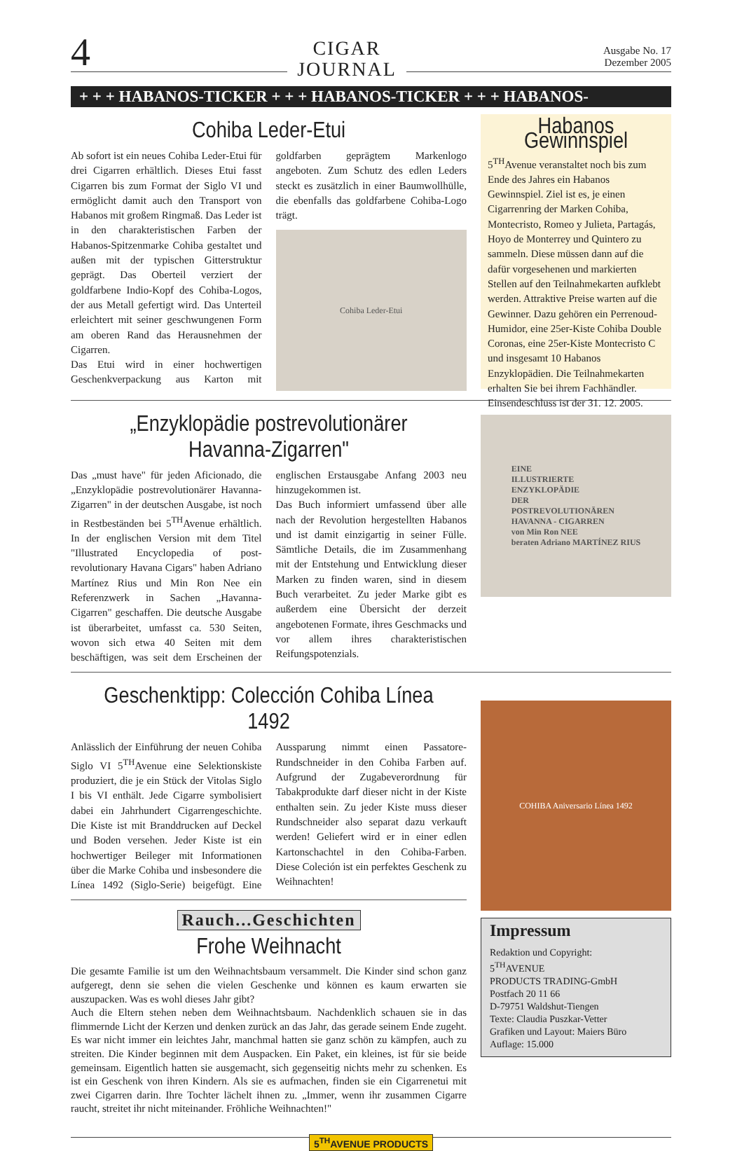4
CIGAR
JOURNAL
Ausgabe No. 17
Dezember 2005
+ + + HABANOS-TICKER + + + HABANOS-TICKER + + + HABANOS-
Cohiba Leder-Etui
Ab sofort ist ein neues Cohiba Leder-Etui für drei Cigarren erhältlich. Dieses Etui fasst Cigarren bis zum Format der Siglo VI und ermöglicht damit auch den Transport von Habanos mit großem Ringmaß. Das Leder ist in den charakteristischen Farben der Habanos-Spitzenmarke Cohiba gestaltet und außen mit der typischen Gitterstruktur geprägt. Das Oberteil verziert der goldfarbene Indio-Kopf des Cohiba-Logos, der aus Metall gefertigt wird. Das Unterteil erleichtert mit seiner geschwungenen Form am oberen Rand das Herausnehmen der Cigarren.
Das Etui wird in einer hochwertigen Geschenkverpackung aus Karton mit goldfarben geprägtem Markenlogo angeboten. Zum Schutz des edlen Leders steckt es zusätzlich in einer Baumwollhülle, die ebenfalls das goldfarbene Cohiba-Logo trägt.
Cohiba Leder-Etui
Habanos Gewinnspiel
5<sup>TH</sup>Avenue veranstaltet noch bis zum Ende des Jahres ein Habanos Gewinnspiel. Ziel ist es, je einen Cigarrenring der Marken Cohiba, Montecristo, Romeo y Julieta, Partagás, Hoyo de Monterrey und Quintero zu sammeln. Diese müssen dann auf die dafür vorgesehenen und markierten Stellen auf den Teilnahmekarten aufklebt werden. Attraktive Preise warten auf die Gewinner. Dazu gehören ein Perrenoud-Humidor, eine 25er-Kiste Cohiba Double Coronas, eine 25er-Kiste Montecristo C und insgesamt 10 Habanos Enzyklopädien. Die Teilnahmekarten erhalten Sie bei ihrem Fachhändler. Einsendeschluss ist der 31. 12. 2005.
„Enzyklopädie postrevolutionärer Havanna-Zigarren"
Das „must have" für jeden Aficionado, die „Enzyklopädie postrevolutionärer Havanna-Zigarren" in der deutschen Ausgabe, ist noch in Restbeständen bei 5<sup>TH</sup>Avenue erhältlich. In der englischen Version mit dem Titel "Illustrated Encyclopedia of post-revolutionary Havana Cigars" haben Adriano Martínez Rius und Min Ron Nee ein Referenzwerk in Sachen „Havanna-Cigarren" geschaffen. Die deutsche Ausgabe ist überarbeitet, umfasst ca. 530 Seiten, wovon sich etwa 40 Seiten mit dem beschäftigen, was seit dem Erscheinen der englischen Erstausgabe Anfang 2003 neu hinzugekommen ist.
Das Buch informiert umfassend über alle nach der Revolution hergestellten Habanos und ist damit einzigartig in seiner Fülle. Sämtliche Details, die im Zusammenhang mit der Entstehung und Entwicklung dieser Marken zu finden waren, sind in diesem Buch verarbeitet. Zu jeder Marke gibt es außerdem eine Übersicht der derzeit angebotenen Formate, ihres Geschmacks und vor allem ihres charakteristischen Reifungspotenzials.
EINE
ILLUSTRIERTE
ENZYKLOPÄDIE
DER
POSTREVOLUTIONÄREN
HAVANNA - CIGARREN
von Min Ron NEE
beraten Adriano MARTÍNEZ RIUS
Geschenktipp: Colección Cohiba Línea 1492
Anlässlich der Einführung der neuen Cohiba Siglo VI 5<sup>TH</sup>Avenue eine Selektionskiste produziert, die je ein Stück der Vitolas Siglo I bis VI enthält. Jede Cigarre symbolisiert dabei ein Jahrhundert Cigarrengeschichte. Die Kiste ist mit Branddrucken auf Deckel und Boden versehen. Jeder Kiste ist ein hochwertiger Beileger mit Informationen über die Marke Cohiba und insbesondere die Línea 1492 (Siglo-Serie) beigefügt. Eine Aussparung nimmt einen Passatore-Rundschneider in den Cohiba Farben auf. Aufgrund der Zugabeverordnung für Tabakprodukte darf dieser nicht in der Kiste enthalten sein. Zu jeder Kiste muss dieser Rundschneider also separat dazu verkauft werden! Geliefert wird er in einer edlen Kartonschachtel in den Cohiba-Farben. Diese Coleción ist ein perfektes Geschenk zu Weihnachten!
Rauch...Geschichten
Frohe Weihnacht
Die gesamte Familie ist um den Weihnachtsbaum versammelt. Die Kinder sind schon ganz aufgeregt, denn sie sehen die vielen Geschenke und können es kaum erwarten sie auszupacken. Was es wohl dieses Jahr gibt?
Auch die Eltern stehen neben dem Weihnachtsbaum. Nachdenklich schauen sie in das flimmernde Licht der Kerzen und denken zurück an das Jahr, das gerade seinem Ende zugeht. Es war nicht immer ein leichtes Jahr, manchmal hatten sie ganz schön zu kämpfen, auch zu streiten. Die Kinder beginnen mit dem Auspacken. Ein Paket, ein kleines, ist für sie beide gemeinsam. Eigentlich hatten sie ausgemacht, sich gegenseitig nichts mehr zu schenken. Es ist ein Geschenk von ihren Kindern. Als sie es aufmachen, finden sie ein Cigarrenetui mit zwei Cigarren darin. Ihre Tochter lächelt ihnen zu. „Immer, wenn ihr zusammen Cigarre raucht, streitet ihr nicht miteinander. Fröhliche Weihnachten!"
COHIBA Aniversario Línea 1492
Impressum
Redaktion und Copyright:
5<sup>TH</sup>AVENUE
PRODUCTS TRADING-GmbH
Postfach 20 11 66
D-79751 Waldshut-Tiengen
Texte: Claudia Puszkar-Vetter
Grafiken und Layout: Maiers Büro
Auflage: 15.000
5<sup>TH</sup>AVENUE PRODUCTS